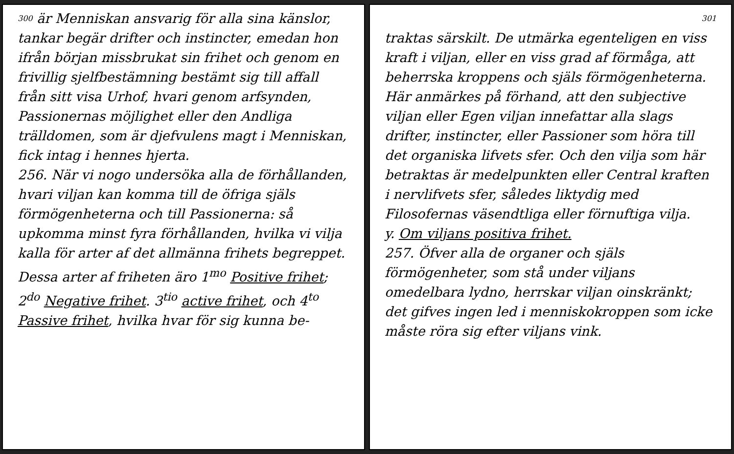300 är Menniskan ansvarig för alla sina känslor, tankar begär drifter och instincter, emedan hon ifrån början missbrukat sin frihet och genom en frivillig sjelfbestämning bestämt sig till affall från sitt visa Urhof, hvari genom arfsynden, Passionernas möjlighet eller den Andliga trälldomen, som är djefvulens magt i Menniskan, fick intag i hennes hjerta.
256. När vi nogo undersöka alla de förhållanden, hvari viljan kan komma till de öfriga själs förmögenheterna och till Passionerna: så upkomma minst fyra förhållanden, hvilka vi vilja kalla för arter af det allmänna frihets begreppet. Dessa arter af friheten äro 1<sup>mo</sup> Positive frihet; 2<sup>do</sup> Negative frihet. 3<sup>tio</sup> active frihet, och 4<sup>to</sup> Passive frihet, hvilka hvar för sig kunna be-
301
traktas särskilt. De utmärka egenteligen en viss kraft i viljan, eller en viss grad af förmåga, att beherrska kroppens och själs förmögenheterna. Här anmärkes på förhand, att den subjective viljan eller Egen viljan innefattar alla slags drifter, instincter, eller Passioner som höra till det organiska lifvets sfer. Och den vilja som här betraktas är medelpunkten eller Central kraften i nervlifvets sfer, således liktydig med Filosofernas väsendtliga eller förnuftiga vilja.
y. Om viljans positiva frihet.
257. Öfver alla de organer och själs förmögenheter, som stå under viljans omedelbara lydno, herrskar viljan oinskränkt; det gifves ingen led i menniskokroppen som icke måste röra sig efter viljans vink.